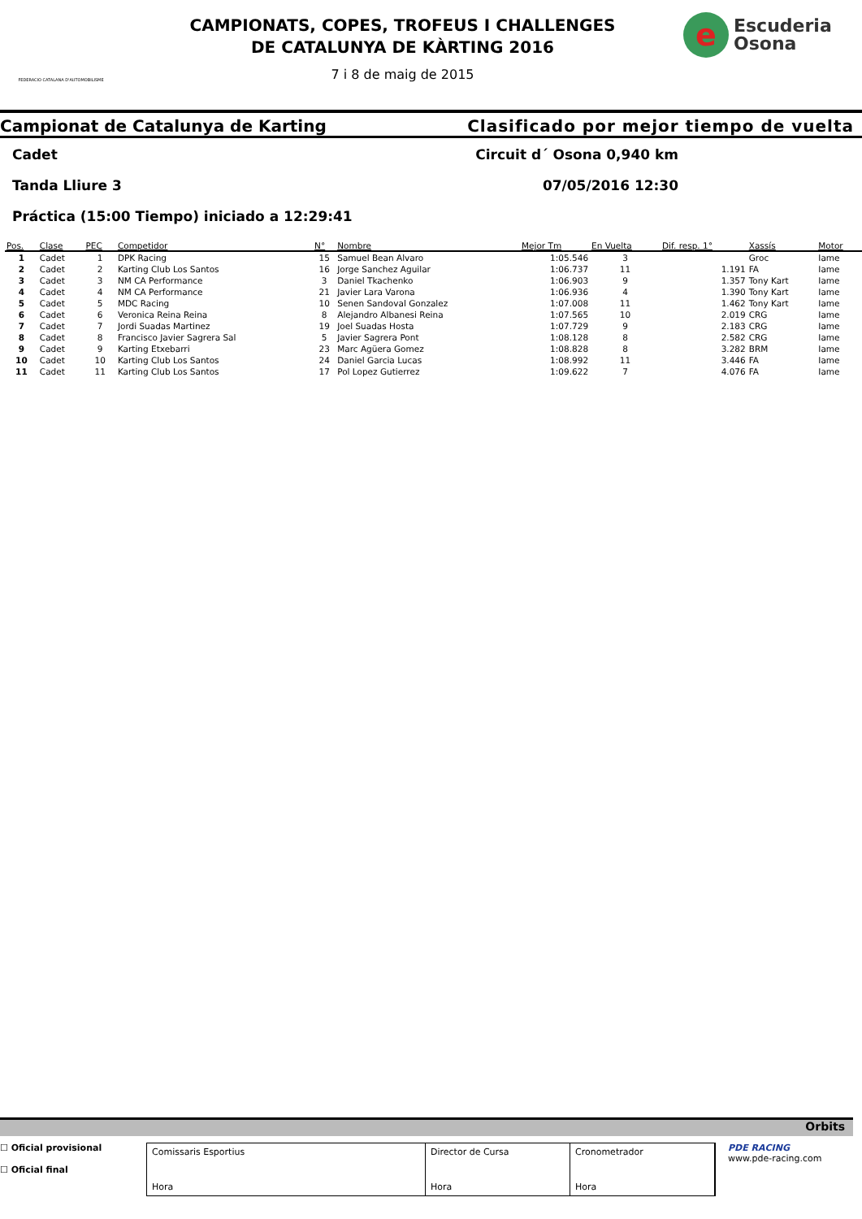FEDERACIO CATALANA D'AUTOMOBILISME
CAMPIONATS, COPES, TROFEUS I CHALLENGES
DE CATALUNYA DE KÀRTING 2016
7 i 8 de maig de 2015
e
Escuderia
Osona
Campionat de Catalunya de Karting Clasificado por mejor tiempo de vuelta
Cadet Circuit d´ Osona 0,940 km
Tanda Lliure 3 07/05/2016 12:30
Práctica (15:00 Tiempo) iniciado a 12:29:41
| Pos. | Clase | PEC | Competidor | N° | Nombre | Mejor Tm | En Vuelta | Dif. resp. 1° | Xassís | Motor |
| --- | --- | --- | --- | --- | --- | --- | --- | --- | --- | --- |
| 1 | Cadet | 1 | DPK Racing | 15 | Samuel Bean Alvaro | 1:05.546 | 3 | | Groc | Iame |
| 2 | Cadet | 2 | Karting Club Los Santos | 16 | Jorge Sanchez Aguilar | 1:06.737 | 11 | 1.191 | FA | Iame |
| 3 | Cadet | 3 | NM CA Performance | 3 | Daniel Tkachenko | 1:06.903 | 9 | 1.357 | Tony Kart | Iame |
| 4 | Cadet | 4 | NM CA Performance | 21 | Javier Lara Varona | 1:06.936 | 4 | 1.390 | Tony Kart | Iame |
| 5 | Cadet | 5 | MDC Racing | 10 | Senen Sandoval Gonzalez | 1:07.008 | 11 | 1.462 | Tony Kart | Iame |
| 6 | Cadet | 6 | Veronica Reina Reina | 8 | Alejandro Albanesi Reina | 1:07.565 | 10 | 2.019 | CRG | Iame |
| 7 | Cadet | 7 | Jordi Suadas Martinez | 19 | Joel Suadas Hosta | 1:07.729 | 9 | 2.183 | CRG | Iame |
| 8 | Cadet | 8 | Francisco Javier Sagrera Sal | 5 | Javier Sagrera Pont | 1:08.128 | 8 | 2.582 | CRG | Iame |
| 9 | Cadet | 9 | Karting Etxebarri | 23 | Marc Agüera Gomez | 1:08.828 | 8 | 3.282 | BRM | Iame |
| 10 | Cadet | 10 | Karting Club Los Santos | 24 | Daniel Garcia Lucas | 1:08.992 | 11 | 3.446 | FA | Iame |
| 11 | Cadet | 11 | Karting Club Los Santos | 17 | Pol Lopez Gutierrez | 1:09.622 | 7 | 4.076 | FA | Iame |
Orbits
☐ Oficial provisional
☐ Oficial final
Comissaris Esportius
Hora
Director de Cursa
Hora
Cronometrador
Hora
PDE RACING
www.pde-racing.com